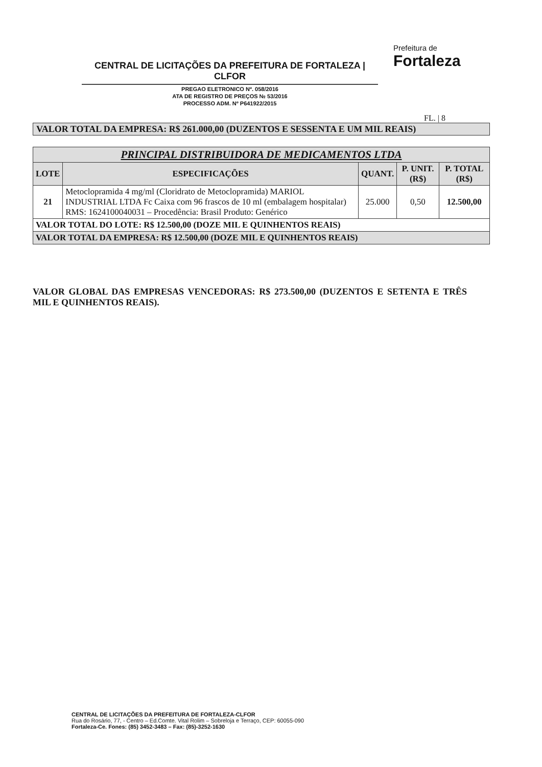CENTRAL DE LICITAÇÕES DA PREFEITURA DE FORTALEZA | CLFOR
PREGAO ELETRONICO Nº. 058/2016
ATA DE REGISTRO DE PREÇOS № 53/2016
PROCESSO ADM. Nº P641922/2015
Prefeitura de
Fortaleza
FL. | 8
VALOR TOTAL DA EMPRESA: R$ 261.000,00 (DUZENTOS E SESSENTA E UM MIL REAIS)
| PRINCIPAL DISTRIBUIDORA DE MEDICAMENTOS LTDA | | | | |
| --- | --- | --- | --- | --- |
| LOTE | ESPECIFICAÇÕES | QUANT. | P. UNIT. (R$) | P. TOTAL (R$) |
| 21 | Metoclopramida 4 mg/ml (Cloridrato de Metoclopramida) MARIOL INDUSTRIAL LTDA Fc Caixa com 96 frascos de 10 ml (embalagem hospitalar) RMS: 1624100040031 – Procedência: Brasil Produto: Genérico | 25.000 | 0,50 | 12.500,00 |
| VALOR TOTAL DO LOTE: R$ 12.500,00 (DOZE MIL E QUINHENTOS REAIS) | | | | |
| VALOR TOTAL DA EMPRESA: R$ 12.500,00 (DOZE MIL E QUINHENTOS REAIS) | | | | |
VALOR GLOBAL DAS EMPRESAS VENCEDORAS: R$ 273.500,00 (DUZENTOS E SETENTA E TRÊS MIL E QUINHENTOS REAIS).
CENTRAL DE LICITAÇÕES DA PREFEITURA DE FORTALEZA-CLFOR
Rua do Rosário, 77, - Centro – Ed.Comte. Vital Rolim – Sobreloja e Terraço, CEP: 60055-090
Fortaleza-Ce. Fones: (85) 3452-3483 – Fax: (85)-3252-1630